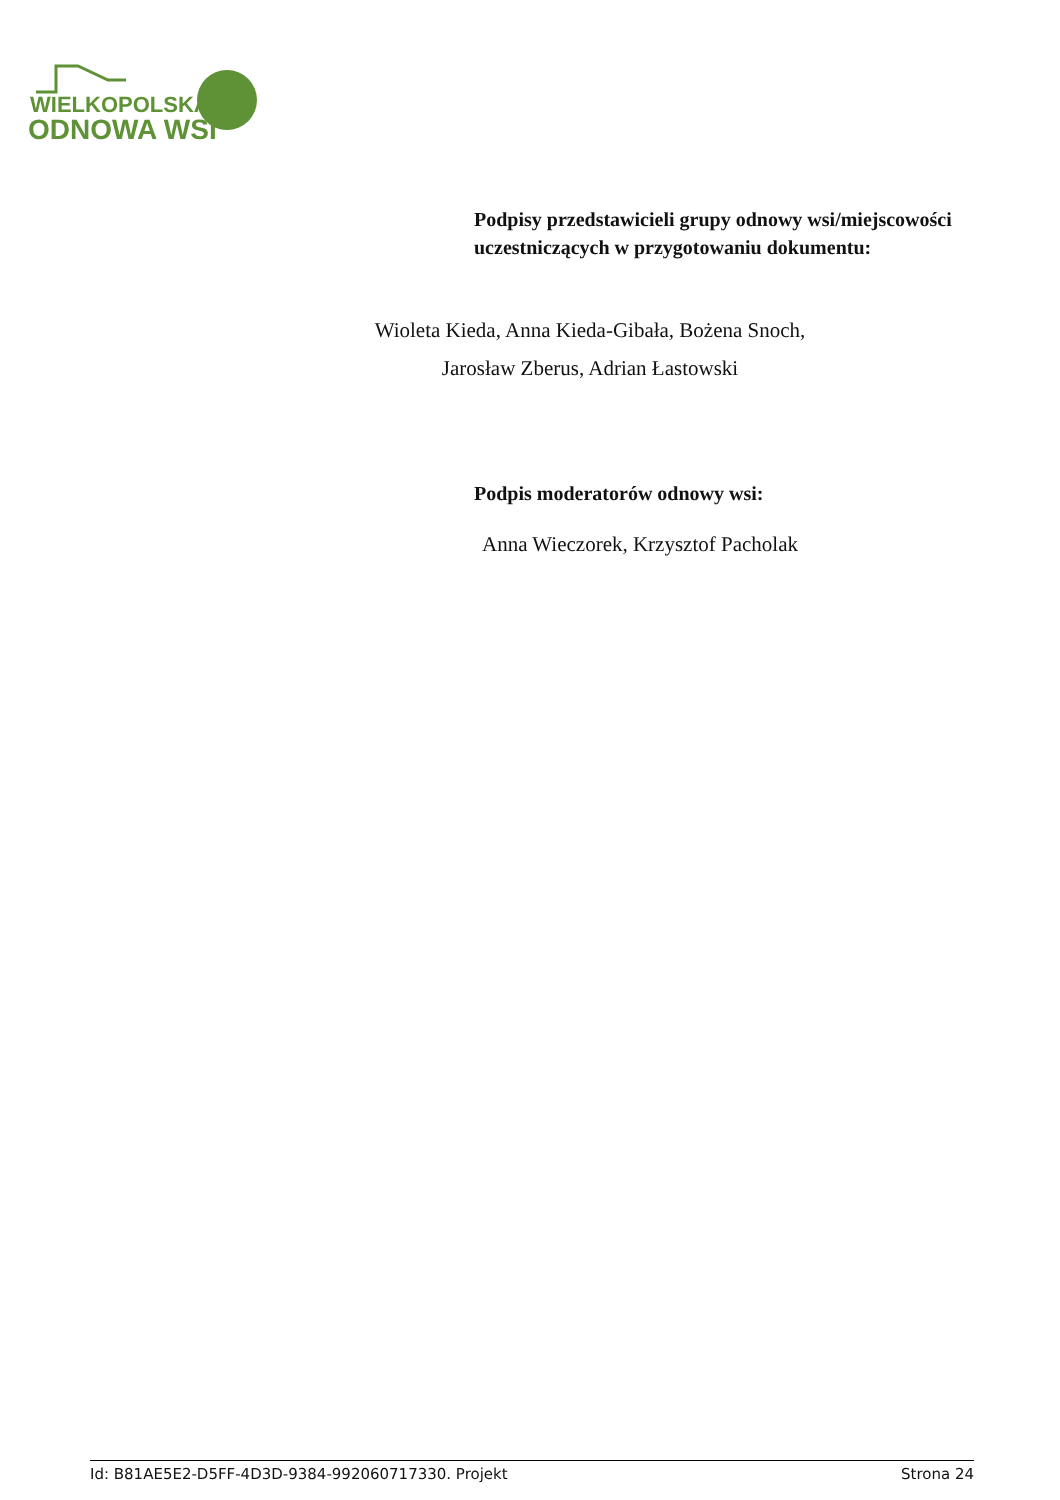WIELKOPOLSKA
ODNOWA WSI
Podpisy przedstawicieli grupy odnowy wsi/miejscowości uczestniczących w przygotowaniu dokumentu:
Wioleta Kieda, Anna Kieda-Gibała, Bożena Snoch,
Jarosław Zberus, Adrian Łastowski
Podpis moderatorów odnowy wsi:
Anna Wieczorek, Krzysztof Pacholak
Id: B81AE5E2-D5FF-4D3D-9384-992060717330. Projekt Strona 24